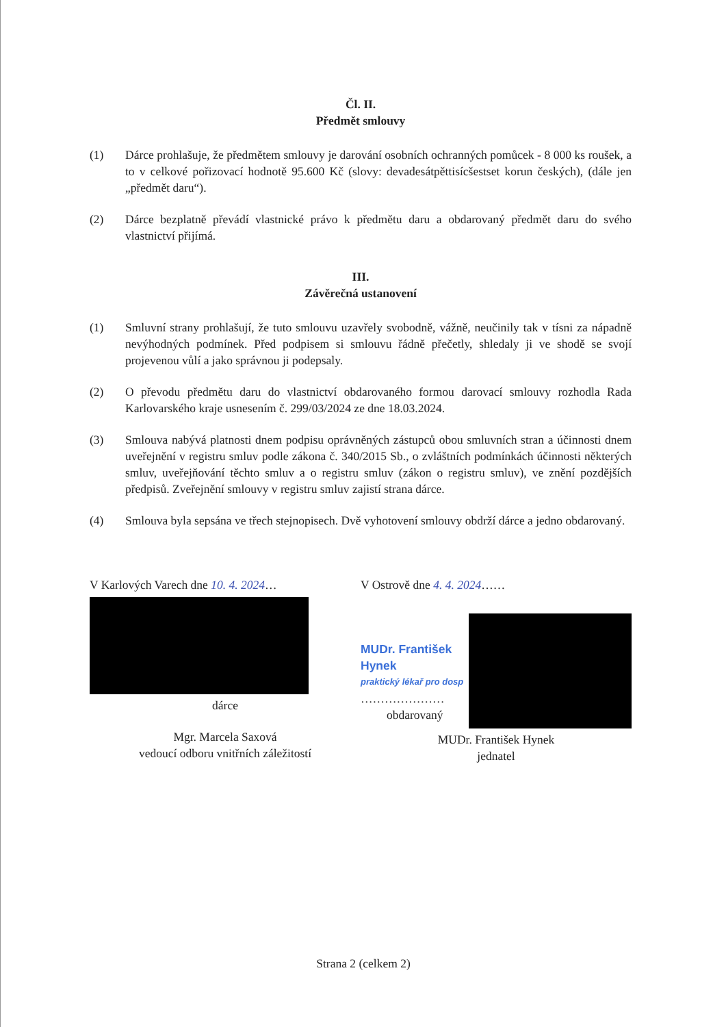Čl. II.
Předmět smlouvy
(1) Dárce prohlašuje, že předmětem smlouvy je darování osobních ochranných pomůcek - 8 000 ks roušek, a to v celkové pořizovací hodnotě 95.600 Kč (slovy: devadesátpěttisícšestset korun českých), (dále jen „předmět daru“).
(2) Dárce bezplatně převádí vlastnické právo k předmětu daru a obdarovaný předmět daru do svého vlastnictví přijímá.
III.
Závěrečná ustanovení
(1) Smluvní strany prohlašují, že tuto smlouvu uzavřely svobodně, vážně, neučinily tak v tísni za nápadně nevýhodných podmínek. Před podpisem si smlouvu řádně přečetly, shledaly ji ve shodě se svojí projevenou vůlí a jako správnou ji podepsaly.
(2) O převodu předmětu daru do vlastnictví obdarovaného formou darovací smlouvy rozhodla Rada Karlovarského kraje usnesením č. 299/03/2024 ze dne 18.03.2024.
(3) Smlouva nabývá platnosti dnem podpisu oprávněných zástupců obou smluvních stran a účinnosti dnem uveřejnění v registru smluv podle zákona č. 340/2015 Sb., o zvláštních podmínkách účinnosti některých smluv, uveřejňování těchto smluv a o registru smluv (zákon o registru smluv), ve znění pozdějších předpisů. Zveřejnění smlouvy v registru smluv zajistí strana dárce.
(4) Smlouva byla sepsána ve třech stejnopisech. Dvě vyhotovení smlouvy obdrží dárce a jedno obdarovaný.
V Karlových Varech dne 10. 4. 2024…
dárce
Mgr. Marcela Saxová
vedoucí odboru vnitřních záležitostí
V Ostrově dne 4. 4. 2024……
MUDr. František Hynek
praktický lékař pro dosp
…………………
obdarovaný
MUDr. František Hynek
jednatel
Strana 2 (celkem 2)